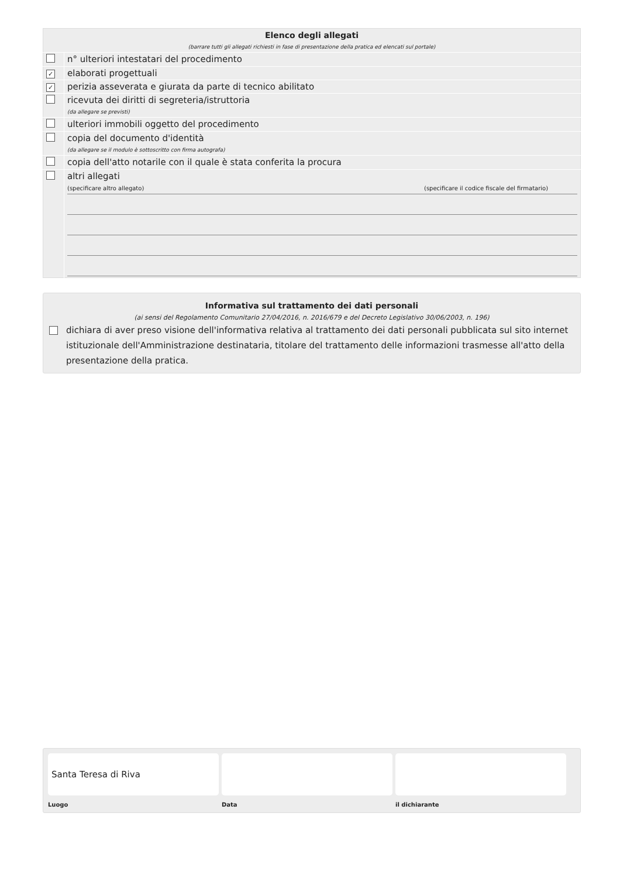| Elenco degli allegati (barrare tutti gli allegati richiesti in fase di presentazione della pratica ed elencati sul portale) | |
| | n° ulteriori intestatari del procedimento |
| ✓ | elaborati progettuali |
| ✓ | perizia asseverata e giurata da parte di tecnico abilitato |
| | ricevuta dei diritti di segreteria/istruttoria (da allegare se previsti) |
| | ulteriori immobili oggetto del procedimento |
| | copia del documento d'identità (da allegare se il modulo è sottoscritto con firma autografa) |
| | copia dell'atto notarile con il quale è stata conferita la procura |
| | altri allegati (specificare altro allegato) (specificare il codice fiscale del firmatario) |
Informativa sul trattamento dei dati personali
(ai sensi del Regolamento Comunitario 27/04/2016, n. 2016/679 e del Decreto Legislativo 30/06/2003, n. 196)
dichiara di aver preso visione dell'informativa relativa al trattamento dei dati personali pubblicata sul sito internet istituzionale dell'Amministrazione destinataria, titolare del trattamento delle informazioni trasmesse all'atto della presentazione della pratica.
Santa Teresa di Riva
Luogo Data il dichiarante